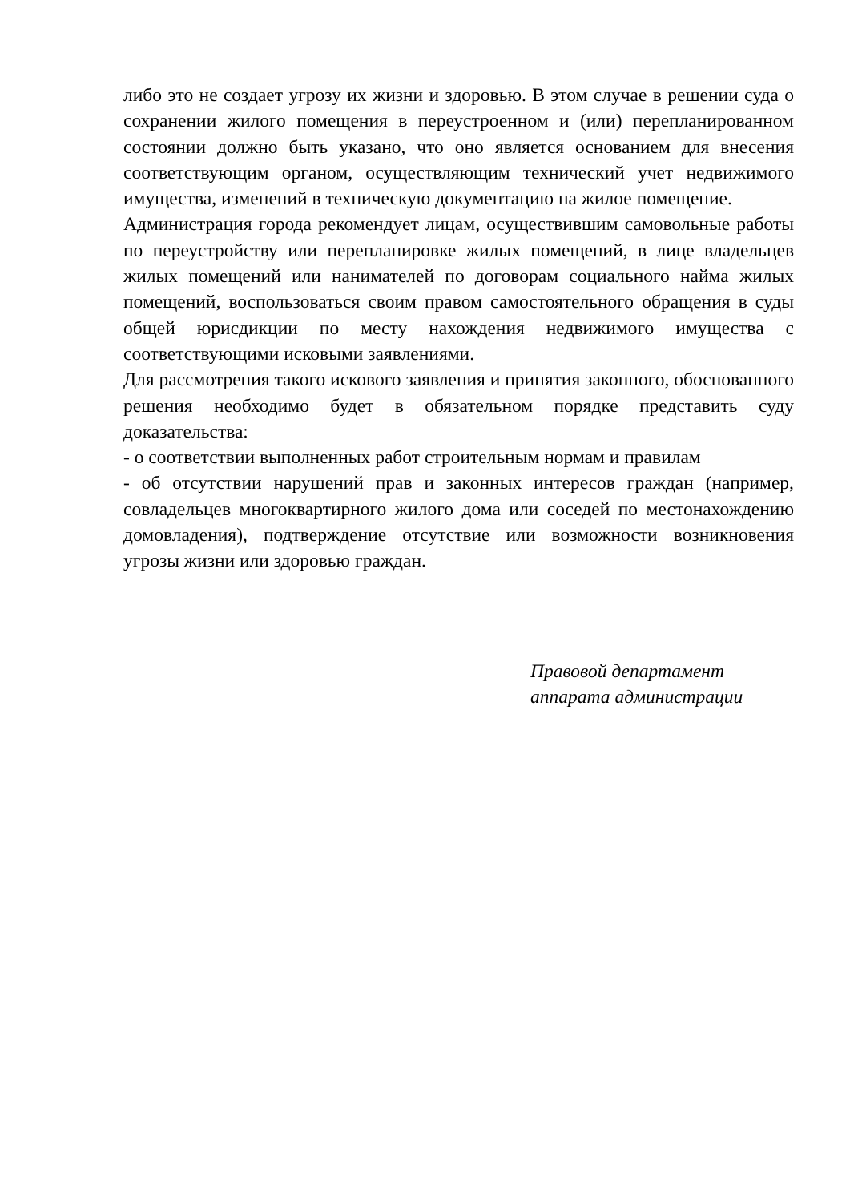либо это не создает угрозу их жизни и здоровью. В этом случае в решении суда о сохранении жилого помещения в переустроенном и (или) перепланированном состоянии должно быть указано, что оно является основанием для внесения соответствующим органом, осуществляющим технический учет недвижимого имущества, изменений в техническую документацию на жилое помещение.
Администрация города рекомендует лицам, осуществившим самовольные работы по переустройству или перепланировке жилых помещений, в лице владельцев жилых помещений или нанимателей по договорам социального найма жилых помещений, воспользоваться своим правом самостоятельного обращения в суды общей юрисдикции по месту нахождения недвижимого имущества с соответствующими исковыми заявлениями.
Для рассмотрения такого искового заявления и принятия законного, обоснованного решения необходимо будет в обязательном порядке представить суду доказательства:
- о соответствии выполненных работ строительным нормам и правилам
- об отсутствии нарушений прав и законных интересов граждан (например, совладельцев многоквартирного жилого дома или соседей по местонахождению домовладения), подтверждение отсутствие или возможности возникновения угрозы жизни или здоровью граждан.
Правовой департамент
аппарата администрации